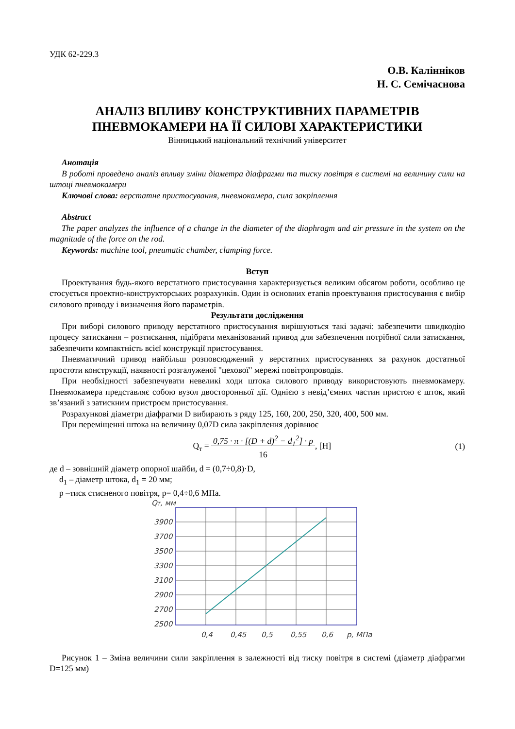УДК 62-229.3
О.В. Калінніков
Н. С. Семічаснова
АНАЛІЗ ВПЛИВУ КОНСТРУКТИВНИХ ПАРАМЕТРІВ
ПНЕВМОКАМЕРИ НА ЇЇ СИЛОВІ ХАРАКТЕРИСТИКИ
Вінницький національний технічний університет
Анотація
В роботі проведено аналіз впливу зміни діаметра діафрагми та тиску повітря в системі на величину сили на штоці пневмокамери
Ключові слова: верстатне пристосування, пневмокамера, сила закріплення
Abstract
The paper analyzes the influence of a change in the diameter of the diaphragm and air pressure in the system on the magnitude of the force on the rod.
Keywords: machine tool, pneumatic chamber, clamping force.
Вступ
Проектування будь-якого верстатного пристосування характеризується великим обсягом роботи, особливо це стосується проектно-конструкторських розрахунків. Один із основних етапів проектування пристосування є вибір силового приводу і визначення його параметрів.
Результати дослідження
При виборі силового приводу верстатного пристосування вирішуються такі задачі: забезпечити швидкодію процесу затискання – розтискання, підібрати механізований привод для забезпечення потрібної сили затискання, забезпечити компактність всієї конструкції пристосування.
Пневматичний привод найбільш розповсюджений у верстатних пристосуваннях за рахунок достатньої простоти конструкції, наявності розгалуженої "цехової" мережі повітропроводів.
При необхідності забезпечувати невеликі ходи штока силового приводу використовують пневмокамеру. Пневмокамера представляє собою вузол двосторонньої дії. Однією з невід’ємних частин пристою є шток, який зв’язаний з затискним пристроєм пристосування.
Розрахункові діаметри діафрагми D вибирають з ряду 125, 160, 200, 250, 320, 400, 500 мм.
При переміщенні штока на величину 0,07D сила закріплення дорівнює
Q<sub>т</sub> = 0,75 · π · [(D + d)<sup>2</sup> − d<sub>1</sub><sup>2</sup>] · p
16, [Н] (1)
де d – зовнішній діаметр опорної шайби, d = (0,7÷0,8)·D,
d<sub>1</sub> – діаметр штока, d<sub>1</sub> = 20 мм;
p –тиск стисненого повітря, p= 0,4÷0,6 МПа.
QТ, мм
3900
3700
3500
3300
3100
2900
2700
2500
0,4
0,45
0,5
0,55
0,6
p, МПа
Рисунок 1 – Зміна величини сили закріплення в залежності від тиску повітря в системі (діаметр діафрагми D=125 мм)